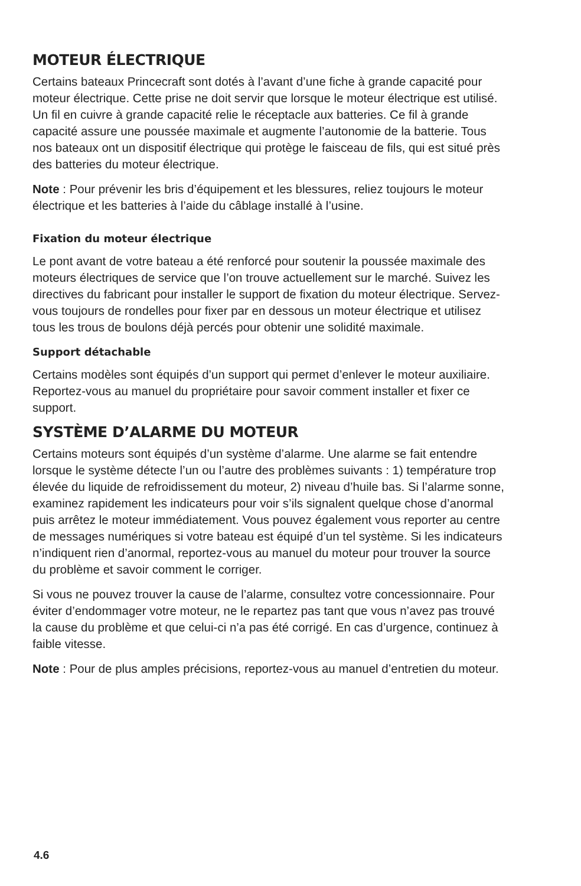MOTEUR ÉLECTRIQUE
Certains bateaux Princecraft sont dotés à l’avant d’une fiche à grande capacité pour moteur électrique. Cette prise ne doit servir que lorsque le moteur électrique est utilisé. Un fil en cuivre à grande capacité relie le réceptacle aux batteries. Ce fil à grande capacité assure une poussée maximale et augmente l’autonomie de la batterie. Tous nos bateaux ont un dispositif électrique qui protège le faisceau de fils, qui est situé près des batteries du moteur électrique.
Note : Pour prévenir les bris d’équipement et les blessures, reliez toujours le moteur électrique et les batteries à l’aide du câblage installé à l’usine.
Fixation du moteur électrique
Le pont avant de votre bateau a été renforcé pour soutenir la poussée maximale des moteurs électriques de service que l’on trouve actuellement sur le marché. Suivez les directives du fabricant pour installer le support de fixation du moteur électrique. Servez-vous toujours de rondelles pour fixer par en dessous un moteur électrique et utilisez tous les trous de boulons déjà percés pour obtenir une solidité maximale.
Support détachable
Certains modèles sont équipés d’un support qui permet d’enlever le moteur auxiliaire. Reportez-vous au manuel du propriétaire pour savoir comment installer et fixer ce support.
SYSTÈME D’ALARME DU MOTEUR
Certains moteurs sont équipés d’un système d’alarme. Une alarme se fait entendre lorsque le système détecte l’un ou l’autre des problèmes suivants : 1) température trop élevée du liquide de refroidissement du moteur, 2) niveau d’huile bas. Si l’alarme sonne, examinez rapidement les indicateurs pour voir s’ils signalent quelque chose d’anormal puis arrêtez le moteur immédiatement. Vous pouvez également vous reporter au centre de messages numériques si votre bateau est équipé d’un tel système. Si les indicateurs n’indiquent rien d’anormal, reportez-vous au manuel du moteur pour trouver la source du problème et savoir comment le corriger.
Si vous ne pouvez trouver la cause de l’alarme, consultez votre concessionnaire. Pour éviter d’endommager votre moteur, ne le repartez pas tant que vous n’avez pas trouvé la cause du problème et que celui-ci n’a pas été corrigé. En cas d’urgence, continuez à faible vitesse.
Note : Pour de plus amples précisions, reportez-vous au manuel d’entretien du moteur.
4.6